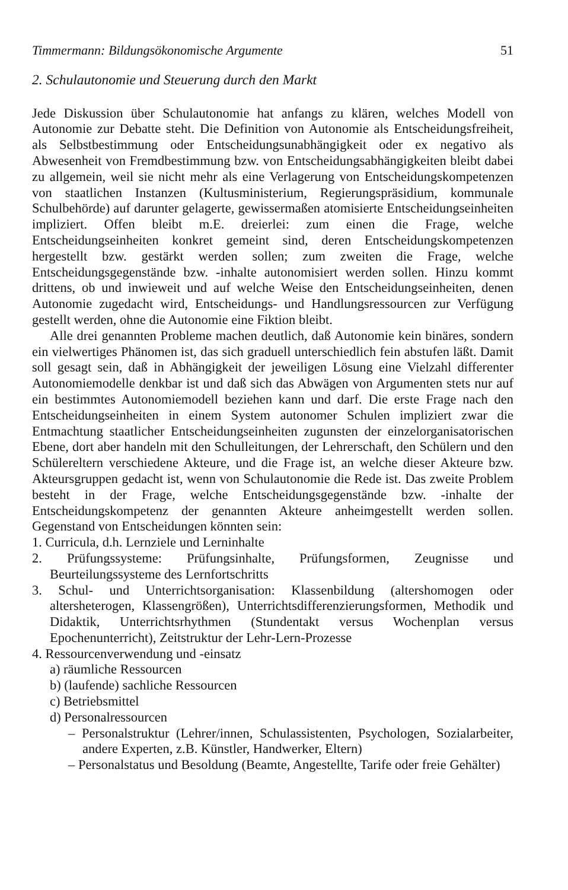Timmermann: Bildungsökonomische Argumente 51
2. Schulautonomie und Steuerung durch den Markt
Jede Diskussion über Schulautonomie hat anfangs zu klären, welches Modell von Autonomie zur Debatte steht. Die Definition von Autonomie als Entscheidungsfreiheit, als Selbstbestimmung oder Entscheidungsunabhängigkeit oder ex negativo als Abwesenheit von Fremdbestimmung bzw. von Entscheidungsabhängigkeiten bleibt dabei zu allgemein, weil sie nicht mehr als eine Verlagerung von Entscheidungskompetenzen von staatlichen Instanzen (Kultusministerium, Regierungspräsidium, kommunale Schulbehörde) auf darunter gelagerte, gewissermaßen atomisierte Entscheidungseinheiten impliziert. Offen bleibt m.E. dreierlei: zum einen die Frage, welche Entscheidungseinheiten konkret gemeint sind, deren Entscheidungskompetenzen hergestellt bzw. gestärkt werden sollen; zum zweiten die Frage, welche Entscheidungsgegenstände bzw. -inhalte autonomisiert werden sollen. Hinzu kommt drittens, ob und inwieweit und auf welche Weise den Entscheidungseinheiten, denen Autonomie zugedacht wird, Entscheidungs- und Handlungsressourcen zur Verfügung gestellt werden, ohne die Autonomie eine Fiktion bleibt.
Alle drei genannten Probleme machen deutlich, daß Autonomie kein binäres, sondern ein vielwertiges Phänomen ist, das sich graduell unterschiedlich fein abstufen läßt. Damit soll gesagt sein, daß in Abhängigkeit der jeweiligen Lösung eine Vielzahl differenter Autonomiemodelle denkbar ist und daß sich das Abwägen von Argumenten stets nur auf ein bestimmtes Autonomiemodell beziehen kann und darf. Die erste Frage nach den Entscheidungseinheiten in einem System autonomer Schulen impliziert zwar die Entmachtung staatlicher Entscheidungseinheiten zugunsten der einzelorganisatorischen Ebene, dort aber handeln mit den Schulleitungen, der Lehrerschaft, den Schülern und den Schülereltern verschiedene Akteure, und die Frage ist, an welche dieser Akteure bzw. Akteursgruppen gedacht ist, wenn von Schulautonomie die Rede ist. Das zweite Problem besteht in der Frage, welche Entscheidungsgegenstände bzw. -inhalte der Entscheidungskompetenz der genannten Akteure anheimgestellt werden sollen. Gegenstand von Entscheidungen könnten sein:
1. Curricula, d.h. Lernziele und Lerninhalte
2. Prüfungssysteme: Prüfungsinhalte, Prüfungsformen, Zeugnisse und Beurteilungssysteme des Lernfortschritts
3. Schul- und Unterrichtsorganisation: Klassenbildung (altershomogen oder altersheterogen, Klassengrößen), Unterrichtsdifferenzierungsformen, Methodik und Didaktik, Unterrichtsrhythmen (Stundentakt versus Wochenplan versus Epochenunterricht), Zeitstruktur der Lehr-Lern-Prozesse
4. Ressourcenverwendung und -einsatz
a) räumliche Ressourcen
b) (laufende) sachliche Ressourcen
c) Betriebsmittel
d) Personalressourcen
– Personalstruktur (Lehrer/innen, Schulassistenten, Psychologen, Sozialarbeiter, andere Experten, z.B. Künstler, Handwerker, Eltern)
– Personalstatus und Besoldung (Beamte, Angestellte, Tarife oder freie Gehälter)